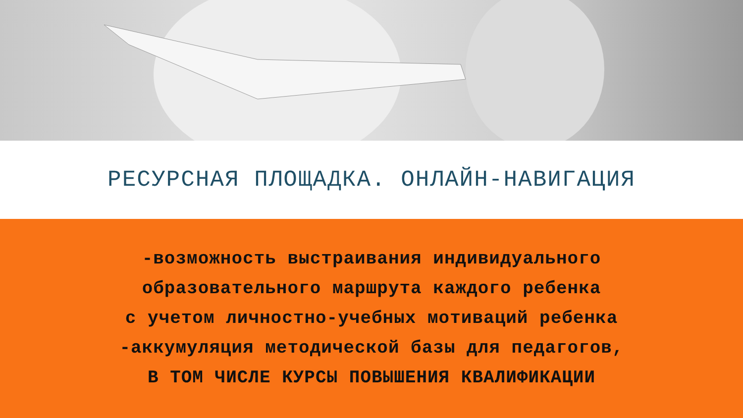РЕСУРСНАЯ ПЛОЩАДКА. ОНЛАЙН-НАВИГАЦИЯ
-возможность выстраивания индивидуального
образовательного маршрута каждого ребенка
с учетом личностно-учебных мотиваций ребенка
-аккумуляция методической базы для педагогов,
В ТОМ ЧИСЛЕ КУРСЫ ПОВЫШЕНИЯ КВАЛИФИКАЦИИ